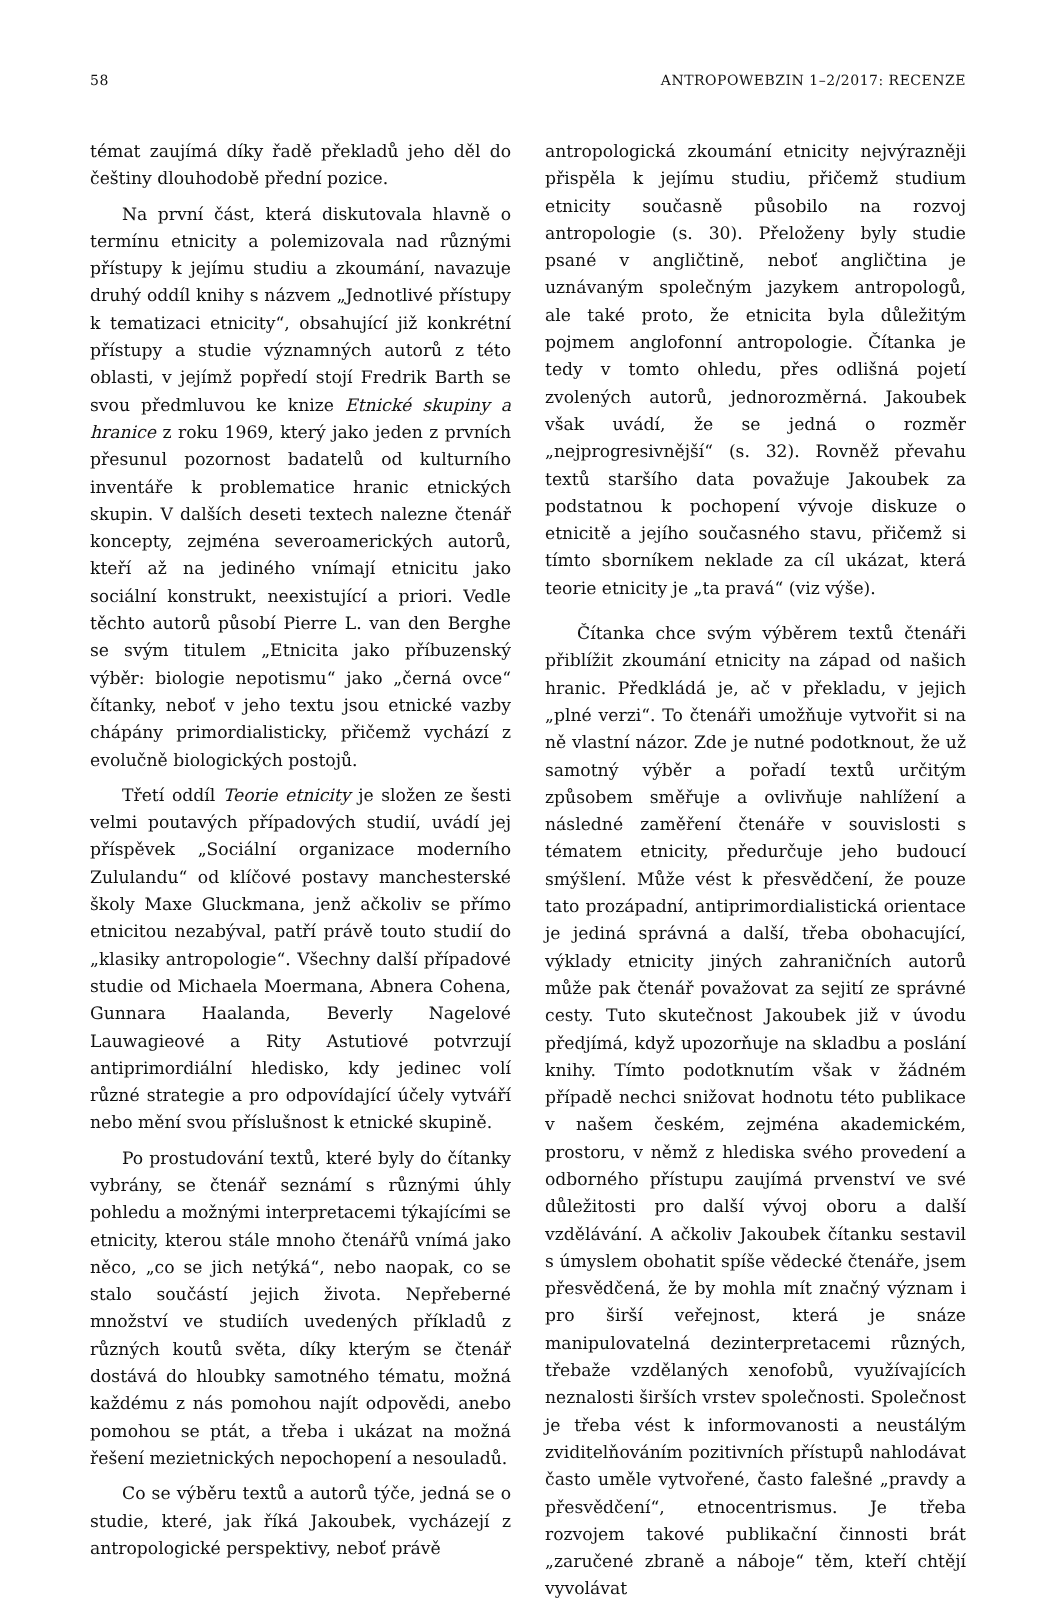58 ANTROPOWEBZIN 1–2/2017: RECENZE
témat zaujímá díky řadě překladů jeho děl do češtiny dlouhodobě přední pozice.
Na první část, která diskutovala hlavně o termínu etnicity a polemizovala nad různými přístupy k jejímu studiu a zkoumání, navazuje druhý oddíl knihy s názvem „Jednotlivé přístupy k tematizaci etnicity“, obsahující již konkrétní přístupy a studie významných autorů z této oblasti, v jejímž popředí stojí Fredrik Barth se svou předmluvou ke knize Etnické skupiny a hranice z roku 1969, který jako jeden z prvních přesunul pozornost badatelů od kulturního inventáře k problematice hranic etnických skupin. V dalších deseti textech nalezne čtenář koncepty, zejména severoamerických autorů, kteří až na jediného vnímají etnicitu jako sociální konstrukt, neexistující a priori. Vedle těchto autorů působí Pierre L. van den Berghe se svým titulem „Etnicita jako příbuzenský výběr: biologie nepotismu“ jako „černá ovce“ čítanky, neboť v jeho textu jsou etnické vazby chápány primordialisticky, přičemž vychází z evolučně biologických postojů.
Třetí oddíl Teorie etnicity je složen ze šesti velmi poutavých případových studií, uvádí jej příspěvek „Sociální organizace moderního Zululandu“ od klíčové postavy manchesterské školy Maxe Gluckmana, jenž ačkoliv se přímo etnicitou nezabýval, patří právě touto studií do „klasiky antropologie“. Všechny další případové studie od Michaela Moermana, Abnera Cohena, Gunnara Haalanda, Beverly Nagelové Lauwagieové a Rity Astutiové potvrzují antiprimordiální hledisko, kdy jedinec volí různé strategie a pro odpovídající účely vytváří nebo mění svou příslušnost k etnické skupině.
Po prostudování textů, které byly do čítanky vybrány, se čtenář seznámí s různými úhly pohledu a možnými interpretacemi týkajícími se etnicity, kterou stále mnoho čtenářů vnímá jako něco, „co se jich netýká“, nebo naopak, co se stalo součástí jejich života. Nepřeberné množství ve studiích uvedených příkladů z různých koutů světa, díky kterým se čtenář dostává do hloubky samotného tématu, možná každému z nás pomohou najít odpovědi, anebo pomohou se ptát, a třeba i ukázat na možná řešení mezietnických nepochopení a nesouladů.
Co se výběru textů a autorů týče, jedná se o studie, které, jak říká Jakoubek, vycházejí z antropologické perspektivy, neboť právě
antropologická zkoumání etnicity nejvýrazněji přispěla k jejímu studiu, přičemž studium etnicity současně působilo na rozvoj antropologie (s. 30). Přeloženy byly studie psané v angličtině, neboť angličtina je uznávaným společným jazykem antropologů, ale také proto, že etnicita byla důležitým pojmem anglofonní antropologie. Čítanka je tedy v tomto ohledu, přes odlišná pojetí zvolených autorů, jednorozměrná. Jakoubek však uvádí, že se jedná o rozměr „nejprogresivnější“ (s. 32). Rovněž převahu textů staršího data považuje Jakoubek za podstatnou k pochopení vývoje diskuze o etnicitě a jejího současného stavu, přičemž si tímto sborníkem neklade za cíl ukázat, která teorie etnicity je „ta pravá“ (viz výše).
Čítanka chce svým výběrem textů čtenáři přiblížit zkoumání etnicity na západ od našich hranic. Předkládá je, ač v překladu, v jejich „plné verzi“. To čtenáři umožňuje vytvořit si na ně vlastní názor. Zde je nutné podotknout, že už samotný výběr a pořadí textů určitým způsobem směřuje a ovlivňuje nahlížení a následné zaměření čtenáře v souvislosti s tématem etnicity, předurčuje jeho budoucí smýšlení. Může vést k přesvědčení, že pouze tato prozápadní, antiprimordialistická orientace je jediná správná a další, třeba obohacující, výklady etnicity jiných zahraničních autorů může pak čtenář považovat za sejití ze správné cesty. Tuto skutečnost Jakoubek již v úvodu předjímá, když upozorňuje na skladbu a poslání knihy. Tímto podotknutím však v žádném případě nechci snižovat hodnotu této publikace v našem českém, zejména akademickém, prostoru, v němž z hlediska svého provedení a odborného přístupu zaujímá prvenství ve své důležitosti pro další vývoj oboru a další vzdělávání. A ačkoliv Jakoubek čítanku sestavil s úmyslem obohatit spíše vědecké čtenáře, jsem přesvědčená, že by mohla mít značný význam i pro širší veřejnost, která je snáze manipulovatelná dezinterpretacemi různých, třebaže vzdělaných xenofobů, využívajících neznalosti širších vrstev společnosti. Společnost je třeba vést k informovanosti a neustálým zviditelňováním pozitivních přístupů nahlodávat často uměle vytvořené, často falešné „pravdy a přesvědčení“, etnocentrismus. Je třeba rozvojem takové publikační činnosti brát „zaručené zbraně a náboje“ těm, kteří chtějí vyvolávat